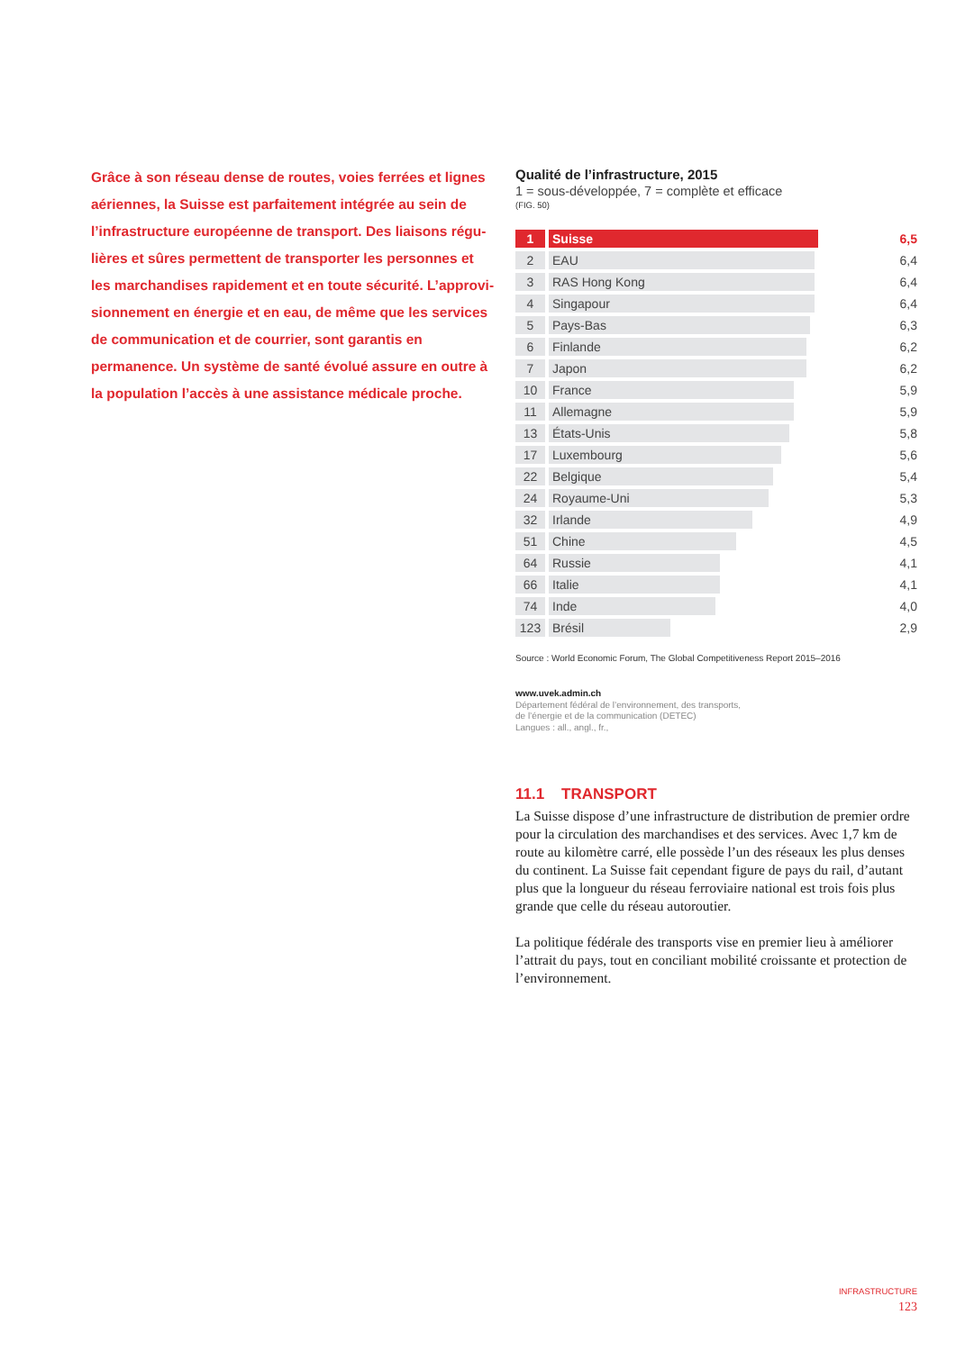Grâce à son réseau dense de routes, voies ferrées et lignes aériennes, la Suisse est parfaitement intégrée au sein de l’infrastructure européenne de transport. Des liaisons régu­lières et sûres permettent de transporter les personnes et les marchandises rapidement et en toute sécurité. L’approvi­sionnement en énergie et en eau, de même que les services de communication et de courrier, sont garantis en permanence. Un système de santé évolué assure en outre à la population l’accès à une assistance médicale proche.
Qualité de l’infrastructure, 2015
1 = sous-développée, 7 = complète et efficace
(FIG. 50)
| 1 | | Suisse | 6,5 |
| 2 | | EAU | 6,4 |
| 3 | | RAS Hong Kong | 6,4 |
| 4 | | Singapour | 6,4 |
| 5 | | Pays-Bas | 6,3 |
| 6 | | Finlande | 6,2 |
| 7 | | Japon | 6,2 |
| 10 | | France | 5,9 |
| 11 | | Allemagne | 5,9 |
| 13 | | États-Unis | 5,8 |
| 17 | | Luxembourg | 5,6 |
| 22 | | Belgique | 5,4 |
| 24 | | Royaume-Uni | 5,3 |
| 32 | | Irlande | 4,9 |
| 51 | | Chine | 4,5 |
| 64 | | Russie | 4,1 |
| 66 | | Italie | 4,1 |
| 74 | | Inde | 4,0 |
| 123 | | Brésil | 2,9 |
Source : World Economic Forum, The Global Competitiveness Report 2015–2016
www.uvek.admin.ch
Département fédéral de l’environnement, des transports,
de l’énergie et de la communication (DETEC)
Langues : all., angl., fr.,
11.1 TRANSPORT
La Suisse dispose d’une infrastructure de distribution de premier ordre pour la circulation des marchandises et des services. Avec 1,7 km de route au kilomètre carré, elle possède l’un des réseaux les plus denses du continent. La Suisse fait cependant figure de pays du rail, d’autant plus que la longueur du réseau ferroviaire national est trois fois plus grande que celle du réseau autoroutier.
La politique fédérale des transports vise en premier lieu à améliorer l’attrait du pays, tout en conciliant mobilité croissante et protection de l’environnement.
INFRASTRUCTURE
123